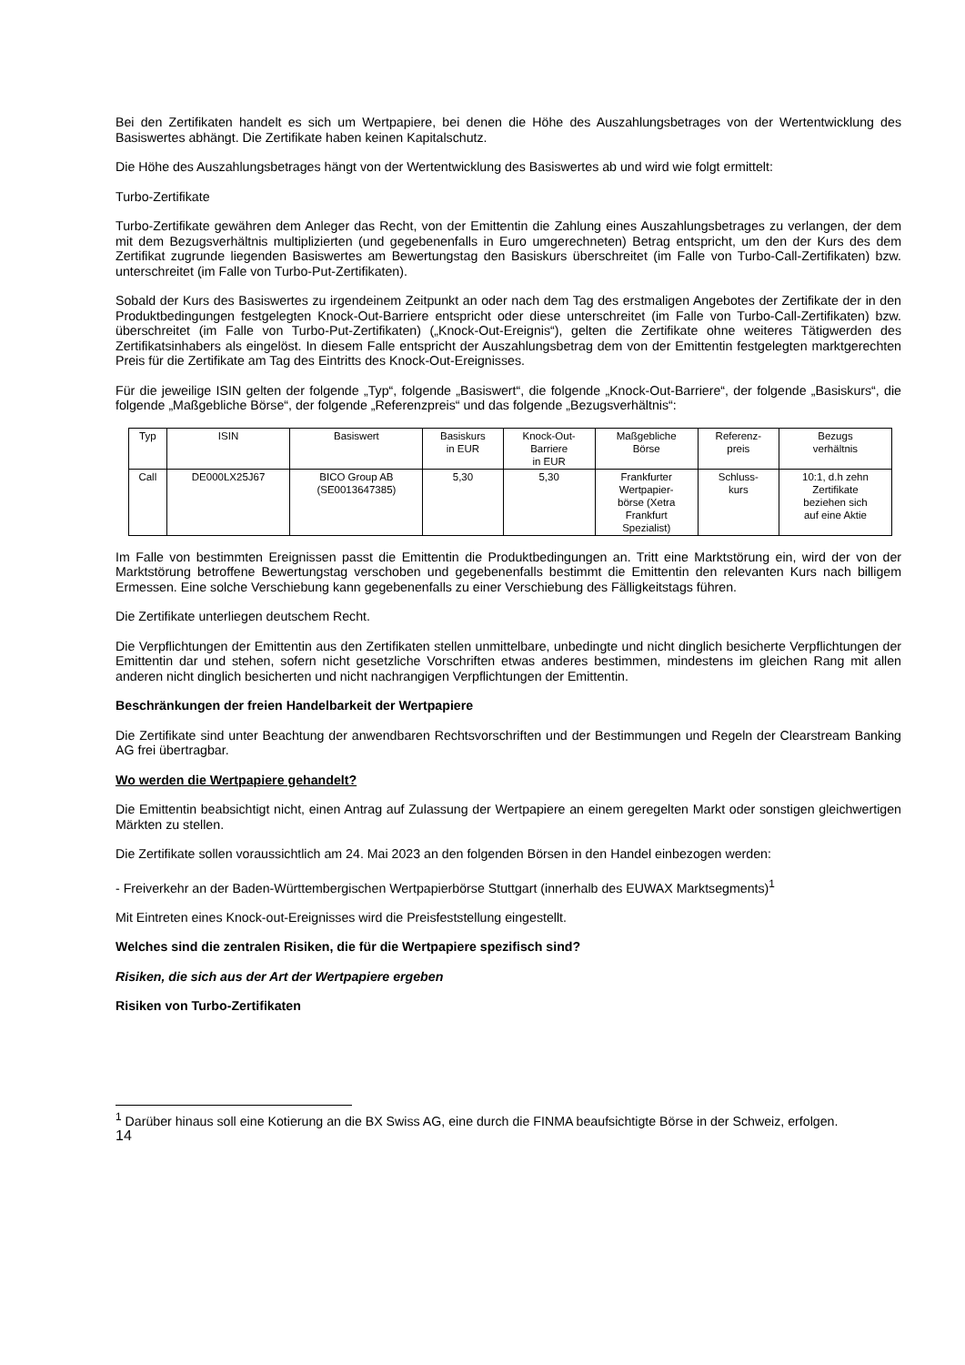Bei den Zertifikaten handelt es sich um Wertpapiere, bei denen die Höhe des Auszahlungsbetrages von der Wertentwicklung des Basiswertes abhängt. Die Zertifikate haben keinen Kapitalschutz.
Die Höhe des Auszahlungsbetrages hängt von der Wertentwicklung des Basiswertes ab und wird wie folgt ermittelt:
Turbo-Zertifikate
Turbo-Zertifikate gewähren dem Anleger das Recht, von der Emittentin die Zahlung eines Auszahlungsbetrages zu verlangen, der dem mit dem Bezugsverhältnis multiplizierten (und gegebenenfalls in Euro umgerechneten) Betrag entspricht, um den der Kurs des dem Zertifikat zugrunde liegenden Basiswertes am Bewertungstag den Basiskurs überschreitet (im Falle von Turbo-Call-Zertifikaten) bzw. unterschreitet (im Falle von Turbo-Put-Zertifikaten).
Sobald der Kurs des Basiswertes zu irgendeinem Zeitpunkt an oder nach dem Tag des erstmaligen Angebotes der Zertifikate der in den Produktbedingungen festgelegten Knock-Out-Barriere entspricht oder diese unterschreitet (im Falle von Turbo-Call-Zertifikaten) bzw. überschreitet (im Falle von Turbo-Put-Zertifikaten) („Knock-Out-Ereignis“), gelten die Zertifikate ohne weiteres Tätigwerden des Zertifikatsinhabers als eingelöst. In diesem Falle entspricht der Auszahlungsbetrag dem von der Emittentin festgelegten marktgerechten Preis für die Zertifikate am Tag des Eintritts des Knock-Out-Ereignisses.
Für die jeweilige ISIN gelten der folgende „Typ“, folgende „Basiswert“, die folgende „Knock-Out-Barriere“, der folgende „Basiskurs“, die folgende „Maßgebliche Börse“, der folgende „Referenzpreis“ und das folgende „Bezugsverhältnis“:
| Typ | ISIN | Basiswert | Basiskurs in EUR | Knock-Out- Barriere in EUR | Maßgebliche Börse | Referenz- preis | Bezugs verhältnis |
| --- | --- | --- | --- | --- | --- | --- | --- |
| Call | DE000LX25J67 | BICO Group AB (SE0013647385) | 5,30 | 5,30 | Frankfurter Wertpapier- börse (Xetra Frankfurt Spezialist) | Schluss- kurs | 10:1, d.h zehn Zertifikate beziehen sich auf eine Aktie |
Im Falle von bestimmten Ereignissen passt die Emittentin die Produktbedingungen an. Tritt eine Marktstörung ein, wird der von der Marktstörung betroffene Bewertungstag verschoben und gegebenenfalls bestimmt die Emittentin den relevanten Kurs nach billigem Ermessen. Eine solche Verschiebung kann gegebenenfalls zu einer Verschiebung des Fälligkeitstags führen.
Die Zertifikate unterliegen deutschem Recht.
Die Verpflichtungen der Emittentin aus den Zertifikaten stellen unmittelbare, unbedingte und nicht dinglich besicherte Verpflichtungen der Emittentin dar und stehen, sofern nicht gesetzliche Vorschriften etwas anderes bestimmen, mindestens im gleichen Rang mit allen anderen nicht dinglich besicherten und nicht nachrangigen Verpflichtungen der Emittentin.
Beschränkungen der freien Handelbarkeit der Wertpapiere
Die Zertifikate sind unter Beachtung der anwendbaren Rechtsvorschriften und der Bestimmungen und Regeln der Clearstream Banking AG frei übertragbar.
Wo werden die Wertpapiere gehandelt?
Die Emittentin beabsichtigt nicht, einen Antrag auf Zulassung der Wertpapiere an einem geregelten Markt oder sonstigen gleichwertigen Märkten zu stellen.
Die Zertifikate sollen voraussichtlich am 24. Mai 2023 an den folgenden Börsen in den Handel einbezogen werden:
- Freiverkehr an der Baden-Württembergischen Wertpapierbörse Stuttgart (innerhalb des EUWAX Marktsegments)<sup>1</sup>
Mit Eintreten eines Knock-out-Ereignisses wird die Preisfeststellung eingestellt.
Welches sind die zentralen Risiken, die für die Wertpapiere spezifisch sind?
Risiken, die sich aus der Art der Wertpapiere ergeben
Risiken von Turbo-Zertifikaten
<sup>1</sup> Darüber hinaus soll eine Kotierung an die BX Swiss AG, eine durch die FINMA beaufsichtigte Börse in der Schweiz, erfolgen.
14